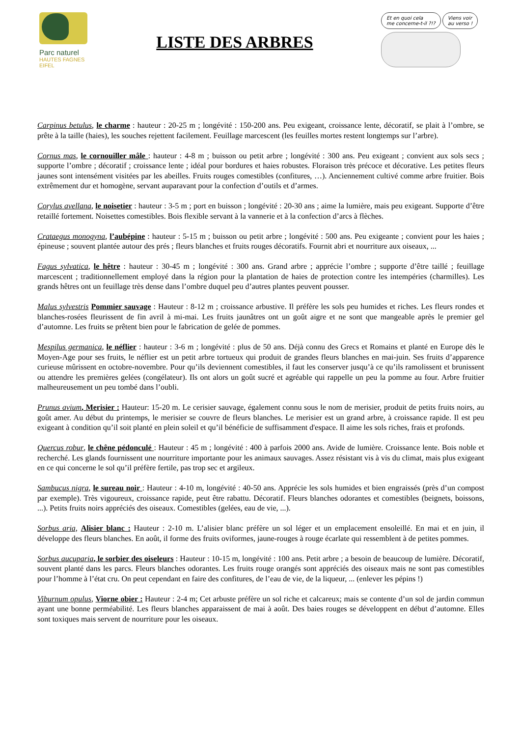Parc naturel
HAUTES FAGNES
EIFEL
LISTE DES ARBRES
Et en quoi cela
me concerne-t-il ?!? Viens voir
au verso !
Carpinus betulus, le charme : hauteur : 20-25 m ; longévité : 150-200 ans. Peu exigeant, croissance lente, décoratif, se plait à l’ombre, se prête à la taille (haies), les souches rejettent facilement. Feuillage marcescent (les feuilles mortes restent longtemps sur l’arbre).
Cornus mas, le cornouiller mâle : hauteur : 4-8 m ; buisson ou petit arbre ; longévité : 300 ans. Peu exigeant ; convient aux sols secs ; supporte l’ombre ; décoratif ; croissance lente ; idéal pour bordures et haies robustes. Floraison très précoce et décorative. Les petites fleurs jaunes sont intensément visitées par les abeilles. Fruits rouges comestibles (confitures, …). Anciennement cultivé comme arbre fruitier. Bois extrêmement dur et homogène, servant auparavant pour la confection d’outils et d’armes.
Corylus avellana, le noisetier : hauteur : 3-5 m ; port en buisson ; longévité : 20-30 ans ; aime la lumière, mais peu exigeant. Supporte d’être retaillé fortement. Noisettes comestibles. Bois flexible servant à la vannerie et à la confection d’arcs à flèches.
Crataegus monogyna, l’aubépine : hauteur : 5-15 m ; buisson ou petit arbre ; longévité : 500 ans. Peu exigeante ; convient pour les haies ; épineuse ; souvent plantée autour des prés ; fleurs blanches et fruits rouges décoratifs. Fournit abri et nourriture aux oiseaux, ...
Fagus sylvatica, le hêtre : hauteur : 30-45 m ; longévité : 300 ans. Grand arbre ; apprécie l’ombre ; supporte d’être taillé ; feuillage marcescent ; traditionnellement employé dans la région pour la plantation de haies de protection contre les intempéries (charmilles). Les grands hêtres ont un feuillage très dense dans l’ombre duquel peu d’autres plantes peuvent pousser.
Malus sylvestris Pommier sauvage : Hauteur : 8-12 m ; croissance arbustive. Il préfère les sols peu humides et riches. Les fleurs rondes et blanches-rosées fleurissent de fin avril à mi-mai. Les fruits jaunâtres ont un goût aigre et ne sont que mangeable après le premier gel d’automne. Les fruits se prêtent bien pour le fabrication de gelée de pommes.
Mespilus germanica, le néflier : hauteur : 3-6 m ; longévité : plus de 50 ans. Déjà connu des Grecs et Romains et planté en Europe dès le Moyen-Age pour ses fruits, le néflier est un petit arbre tortueux qui produit de grandes fleurs blanches en mai-juin. Ses fruits d’apparence curieuse mûrissent en octobre-novembre. Pour qu’ils deviennent comestibles, il faut les conserver jusqu’à ce qu’ils ramolissent et brunissent ou attendre les premières gelées (congélateur). Ils ont alors un goût sucré et agréable qui rappelle un peu la pomme au four. Arbre fruitier malheureusement un peu tombé dans l’oubli.
Prunus avium, Merisier : Hauteur: 15-20 m. Le cerisier sauvage, également connu sous le nom de merisier, produit de petits fruits noirs, au goût amer. Au début du printemps, le merisier se couvre de fleurs blanches. Le merisier est un grand arbre, à croissance rapide. Il est peu exigeant à condition qu’il soit planté en plein soleil et qu’il bénéficie de suffisamment d'espace. Il aime les sols riches, frais et profonds.
Quercus robur, le chêne pédonculé : Hauteur : 45 m ; longévité : 400 à parfois 2000 ans. Avide de lumière. Croissance lente. Bois noble et recherché. Les glands fournissent une nourriture importante pour les animaux sauvages. Assez résistant vis à vis du climat, mais plus exigeant en ce qui concerne le sol qu’il préfère fertile, pas trop sec et argileux.
Sambucus nigra, le sureau noir : Hauteur : 4-10 m, longévité : 40-50 ans. Apprécie les sols humides et bien engraissés (près d’un compost par exemple). Très vigoureux, croissance rapide, peut être rabattu. Décoratif. Fleurs blanches odorantes et comestibles (beignets, boissons, ...). Petits fruits noirs appréciés des oiseaux. Comestibles (gelées, eau de vie, ...).
Sorbus aria, Alisier blanc : Hauteur : 2-10 m. L’alisier blanc préfère un sol léger et un emplacement ensoleillé. En mai et en juin, il développe des fleurs blanches. En août, il forme des fruits oviformes, jaune-rouges à rouge écarlate qui ressemblent à de petites pommes.
Sorbus aucuparia, le sorbier des oiseleurs : Hauteur : 10-15 m, longévité : 100 ans. Petit arbre ; a besoin de beaucoup de lumière. Décoratif, souvent planté dans les parcs. Fleurs blanches odorantes. Les fruits rouge orangés sont appréciés des oiseaux mais ne sont pas comestibles pour l’homme à l’état cru. On peut cependant en faire des confitures, de l’eau de vie, de la liqueur, ... (enlever les pépins !)
Viburnum opulus, Viorne obier : Hauteur : 2-4 m; Cet arbuste préfère un sol riche et calcareux; mais se contente d’un sol de jardin commun ayant une bonne perméabilité. Les fleurs blanches apparaissent de mai à août. Des baies rouges se développent en début d’automne. Elles sont toxiques mais servent de nourriture pour les oiseaux.